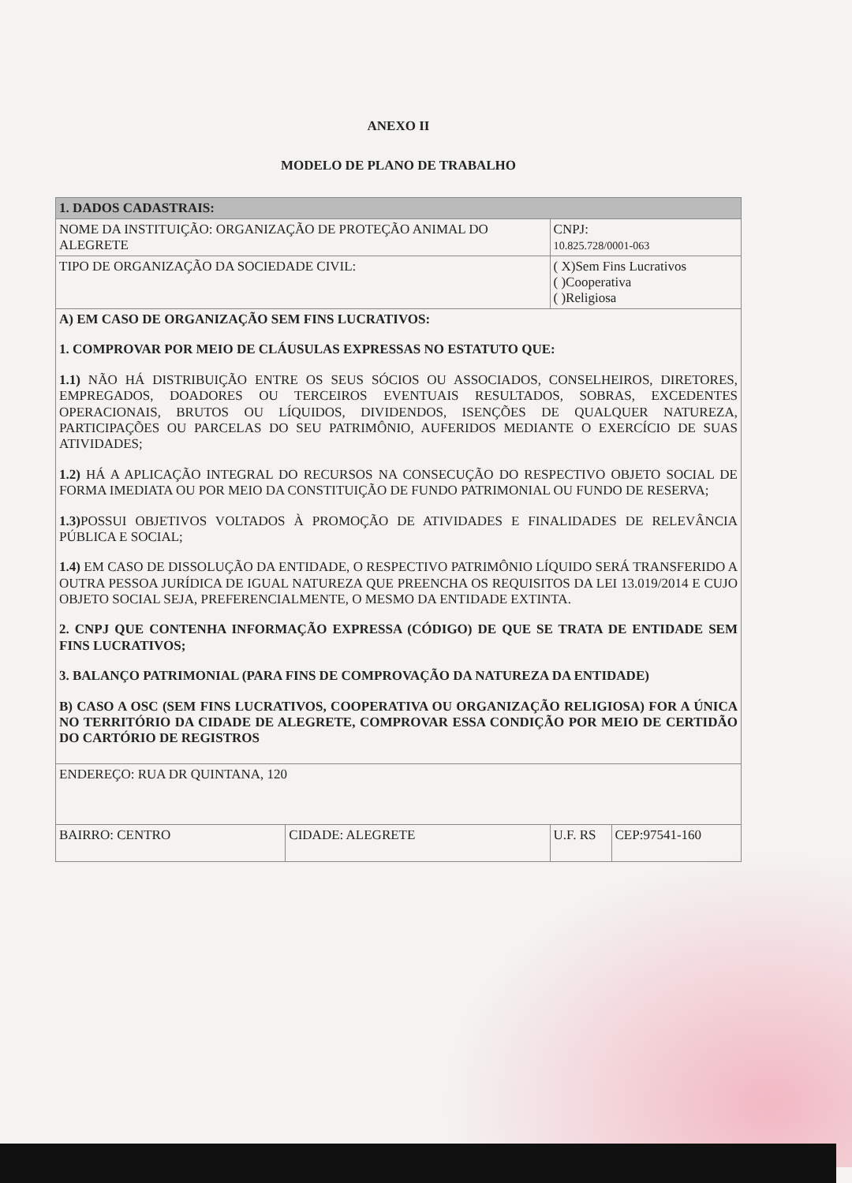ANEXO II
MODELO DE PLANO DE TRABALHO
| 1. DADOS CADASTRAIS: | | | |
| NOME DA INSTITUIÇÃO: ORGANIZAÇÃO DE PROTEÇÃO ANIMAL DO ALEGRETE | | CNPJ: 10.825.728/0001-063 | |
| TIPO DE ORGANIZAÇÃO DA SOCIEDADE CIVIL: | | ( X)Sem Fins Lucrativos ( )Cooperativa ( )Religiosa | |
| A) EM CASO DE ORGANIZAÇÃO SEM FINS LUCRATIVOS: 1. COMPROVAR POR MEIO DE CLÁUSULAS EXPRESSAS NO ESTATUTO QUE: 1.1) NÃO HÁ DISTRIBUIÇÃO ENTRE OS SEUS SÓCIOS OU ASSOCIADOS, CONSELHEIROS, DIRETORES, EMPREGADOS, DOADORES OU TERCEIROS EVENTUAIS RESULTADOS, SOBRAS, EXCEDENTES OPERACIONAIS, BRUTOS OU LÍQUIDOS, DIVIDENDOS, ISENÇÕES DE QUALQUER NATUREZA, PARTICIPAÇÕES OU PARCELAS DO SEU PATRIMÔNIO, AUFERIDOS MEDIANTE O EXERCÍCIO DE SUAS ATIVIDADES; 1.2) HÁ A APLICAÇÃO INTEGRAL DO RECURSOS NA CONSECUÇÃO DO RESPECTIVO OBJETO SOCIAL DE FORMA IMEDIATA OU POR MEIO DA CONSTITUIÇÃO DE FUNDO PATRIMONIAL OU FUNDO DE RESERVA; 1.3) POSSUI OBJETIVOS VOLTADOS À PROMOÇÃO DE ATIVIDADES E FINALIDADES DE RELEVÂNCIA PÚBLICA E SOCIAL; 1.4) EM CASO DE DISSOLUÇÃO DA ENTIDADE, O RESPECTIVO PATRIMÔNIO LÍQUIDO SERÁ TRANSFERIDO A OUTRA PESSOA JURÍDICA DE IGUAL NATUREZA QUE PREENCHA OS REQUISITOS DA LEI 13.019/2014 E CUJO OBJETO SOCIAL SEJA, PREFERENCIALMENTE, O MESMO DA ENTIDADE EXTINTA. 2. CNPJ QUE CONTENHA INFORMAÇÃO EXPRESSA (CÓDIGO) DE QUE SE TRATA DE ENTIDADE SEM FINS LUCRATIVOS; 3. BALANÇO PATRIMONIAL (PARA FINS DE COMPROVAÇÃO DA NATUREZA DA ENTIDADE) B) CASO A OSC (SEM FINS LUCRATIVOS, COOPERATIVA OU ORGANIZAÇÃO RELIGIOSA) FOR A ÚNICA NO TERRITÓRIO DA CIDADE DE ALEGRETE, COMPROVAR ESSA CONDIÇÃO POR MEIO DE CERTIDÃO DO CARTÓRIO DE REGISTROS | | | |
| ENDEREÇO: RUA DR QUINTANA, 120 | | | |
| BAIRRO: CENTRO | CIDADE: ALEGRETE | U.F. RS | CEP:97541-160 |